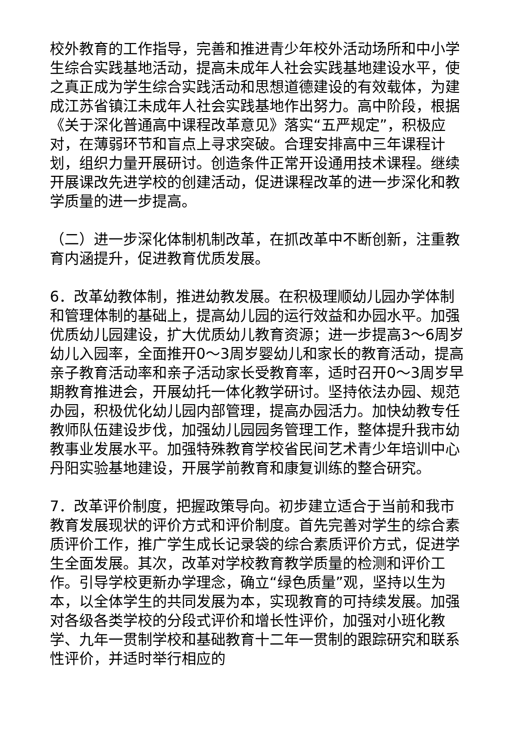校外教育的工作指导，完善和推进青少年校外活动场所和中小学生综合实践基地活动，提高未成年人社会实践基地建设水平，使之真正成为学生综合实践活动和思想道德建设的有效载体，为建成江苏省镇江未成年人社会实践基地作出努力。高中阶段，根据《关于深化普通高中课程改革意见》落实“五严规定”，积极应对，在薄弱环节和盲点上寻求突破。合理安排高中三年课程计划，组织力量开展研讨。创造条件正常开设通用技术课程。继续开展课改先进学校的创建活动，促进课程改革的进一步深化和教学质量的进一步提高。
（二）进一步深化体制机制改革，在抓改革中不断创新，注重教育内涵提升，促进教育优质发展。
6．改革幼教体制，推进幼教发展。在积极理顺幼儿园办学体制和管理体制的基础上，提高幼儿园的运行效益和办园水平。加强优质幼儿园建设，扩大优质幼儿教育资源；进一步提高3～6周岁幼儿入园率，全面推开0～3周岁婴幼儿和家长的教育活动，提高亲子教育活动率和亲子活动家长受教育率，适时召开0～3周岁早期教育推进会，开展幼托一体化教学研讨。坚持依法办园、规范办园，积极优化幼儿园内部管理，提高办园活力。加快幼教专任教师队伍建设步伐，加强幼儿园园务管理工作，整体提升我市幼教事业发展水平。加强特殊教育学校省民间艺术青少年培训中心丹阳实验基地建设，开展学前教育和康复训练的整合研究。
7．改革评价制度，把握政策导向。初步建立适合于当前和我市教育发展现状的评价方式和评价制度。首先完善对学生的综合素质评价工作，推广学生成长记录袋的综合素质评价方式，促进学生全面发展。其次，改革对学校教育教学质量的检测和评价工作。引导学校更新办学理念，确立“绿色质量”观，坚持以生为本，以全体学生的共同发展为本，实现教育的可持续发展。加强对各级各类学校的分段式评价和增长性评价，加强对小班化教学、九年一贯制学校和基础教育十二年一贯制的跟踪研究和联系性评价，并适时举行相应的